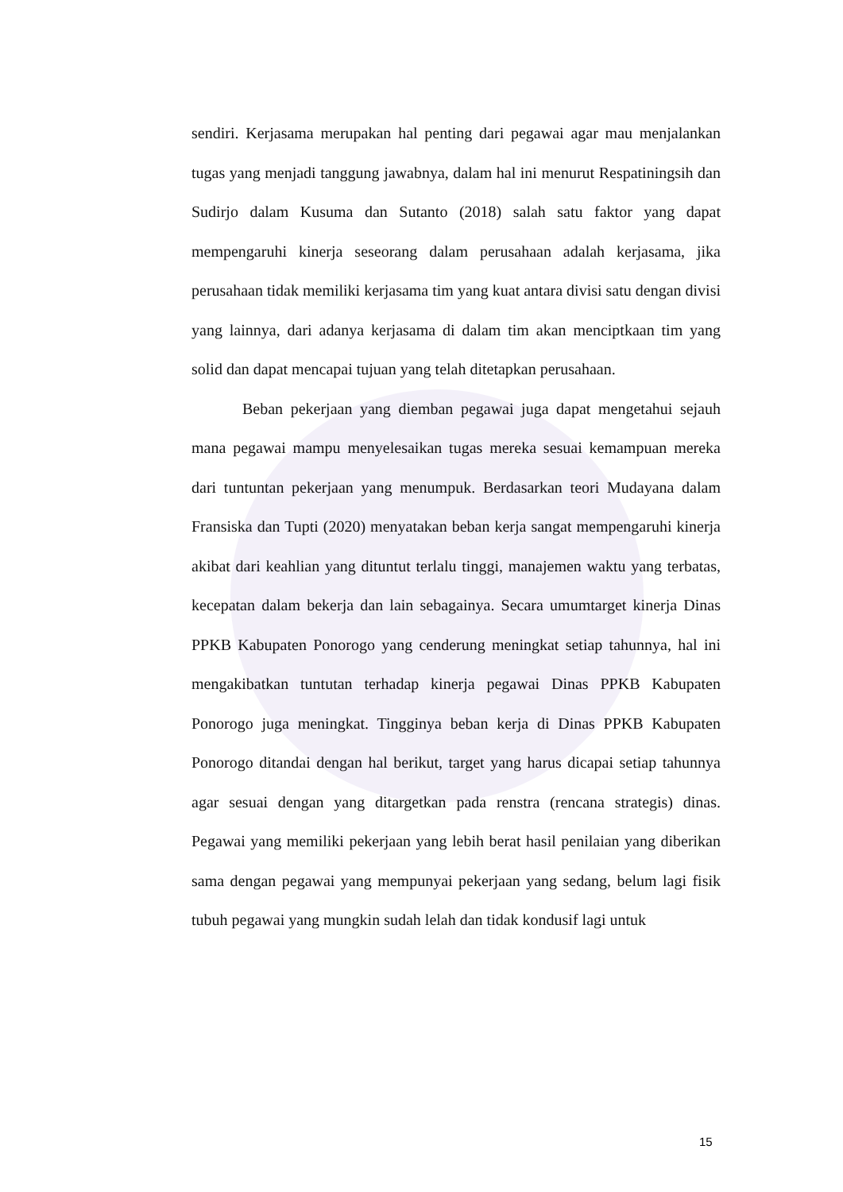sendiri. Kerjasama merupakan hal penting dari pegawai agar mau menjalankan tugas yang menjadi tanggung jawabnya, dalam hal ini menurut Respatiningsih dan Sudirjo dalam Kusuma dan Sutanto (2018) salah satu faktor yang dapat mempengaruhi kinerja seseorang dalam perusahaan adalah kerjasama, jika perusahaan tidak memiliki kerjasama tim yang kuat antara divisi satu dengan divisi yang lainnya, dari adanya kerjasama di dalam tim akan menciptkaan tim yang solid dan dapat mencapai tujuan yang telah ditetapkan perusahaan.
Beban pekerjaan yang diemban pegawai juga dapat mengetahui sejauh mana pegawai mampu menyelesaikan tugas mereka sesuai kemampuan mereka dari tuntuntan pekerjaan yang menumpuk. Berdasarkan teori Mudayana dalam Fransiska dan Tupti (2020) menyatakan beban kerja sangat mempengaruhi kinerja akibat dari keahlian yang dituntut terlalu tinggi, manajemen waktu yang terbatas, kecepatan dalam bekerja dan lain sebagainya. Secara umumtarget kinerja Dinas PPKB Kabupaten Ponorogo yang cenderung meningkat setiap tahunnya, hal ini mengakibatkan tuntutan terhadap kinerja pegawai Dinas PPKB Kabupaten Ponorogo juga meningkat. Tingginya beban kerja di Dinas PPKB Kabupaten Ponorogo ditandai dengan hal berikut, target yang harus dicapai setiap tahunnya agar sesuai dengan yang ditargetkan pada renstra (rencana strategis) dinas. Pegawai yang memiliki pekerjaan yang lebih berat hasil penilaian yang diberikan sama dengan pegawai yang mempunyai pekerjaan yang sedang, belum lagi fisik tubuh pegawai yang mungkin sudah lelah dan tidak kondusif lagi untuk
15